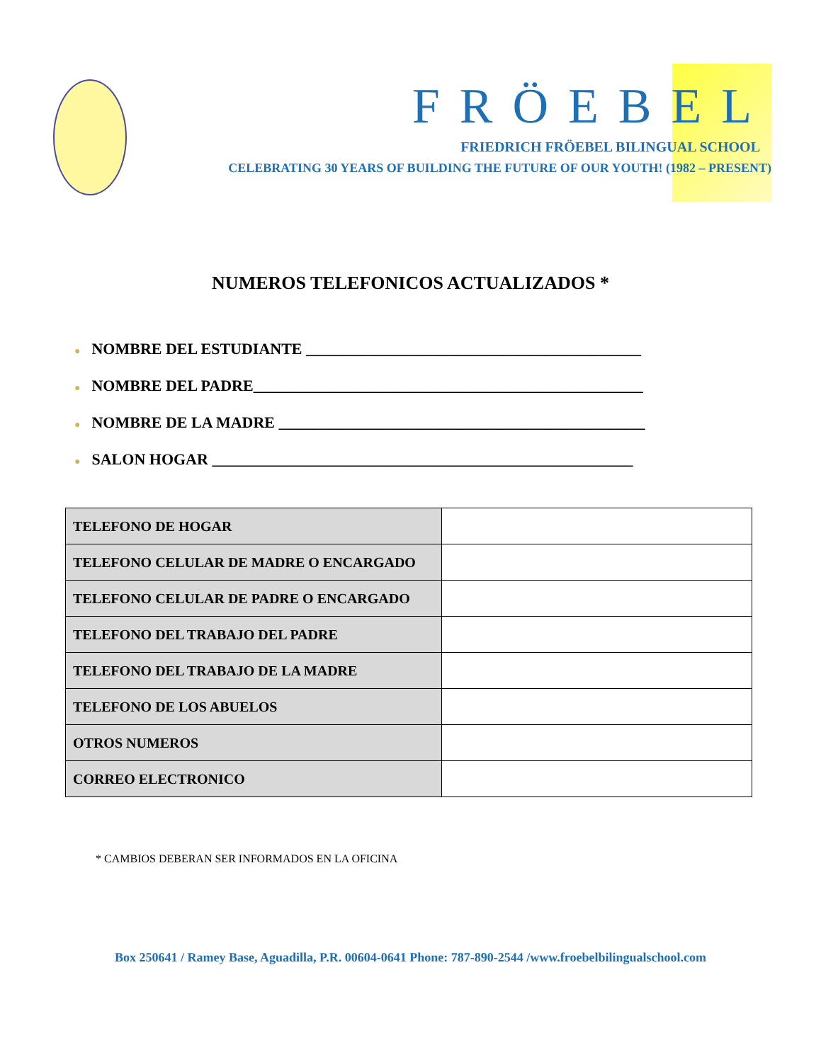FRÖEBEL
FRIEDRICH FRÖEBEL BILINGUAL SCHOOL
CELEBRATING 30 YEARS OF BUILDING THE FUTURE OF OUR YOUTH! (1982 – PRESENT)
NUMEROS TELEFONICOS ACTUALIZADOS *
● NOMBRE DEL ESTUDIANTE ___________________________________________
● NOMBRE DEL PADRE__________________________________________________
● NOMBRE DE LA MADRE _______________________________________________
● SALON HOGAR ______________________________________________________
| TELEFONO DE HOGAR | |
| TELEFONO CELULAR DE MADRE O ENCARGADO | |
| TELEFONO CELULAR DE PADRE O ENCARGADO | |
| TELEFONO DEL TRABAJO DEL PADRE | |
| TELEFONO DEL TRABAJO DE LA MADRE | |
| TELEFONO DE LOS ABUELOS | |
| OTROS NUMEROS | |
| CORREO ELECTRONICO | |
* CAMBIOS DEBERAN SER INFORMADOS EN LA OFICINA
Box 250641 / Ramey Base, Aguadilla, P.R. 00604-0641 Phone: 787-890-2544 /www.froebelbilingualschool.com